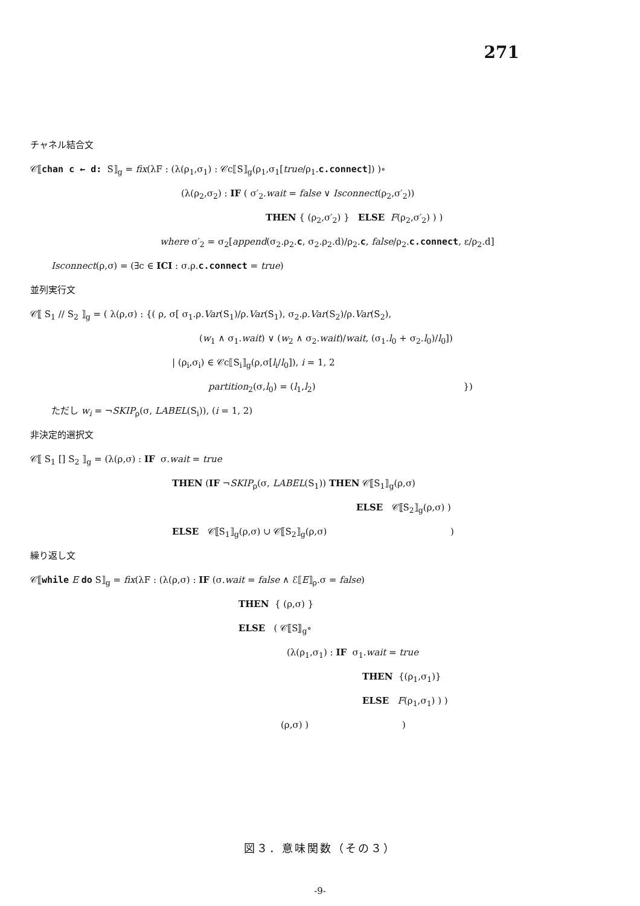271
チャネル結合文
𝒞⟦chan c ← d: S⟧<sub>g</sub> = fix(λF : (λ(ρ<sub>1</sub>,σ<sub>1</sub>) : 𝒞c⟦S⟧<sub>g</sub>(ρ<sub>1</sub>,σ<sub>1</sub>[true/ρ<sub>1</sub>.c.connect]) )∘
(λ(ρ<sub>2</sub>,σ<sub>2</sub>) : IF ( σ′<sub>2</sub>.wait = false ∨ Isconnect(ρ<sub>2</sub>,σ′<sub>2</sub>))
THEN { (ρ<sub>2</sub>,σ′<sub>2</sub>) } ELSE F(ρ<sub>2</sub>,σ′<sub>2</sub>) ) )
where σ′<sub>2</sub> = σ<sub>2</sub>[append(σ<sub>2</sub>.ρ<sub>2</sub>.c, σ<sub>2</sub>.ρ<sub>2</sub>.d)/ρ<sub>2</sub>.c, false/ρ<sub>2</sub>.c.connect, ε/ρ<sub>2</sub>.d]
Isconnect(ρ,σ) = (∃c ∈ ICI : σ.ρ.c.connect = true)
並列実行文
𝒞⟦ S<sub>1</sub> // S<sub>2</sub> ⟧<sub>g</sub> = ( λ(ρ,σ) : {( ρ, σ[ σ<sub>1</sub>.ρ.Var(S<sub>1</sub>)/ρ.Var(S<sub>1</sub>), σ<sub>2</sub>.ρ.Var(S<sub>2</sub>)/ρ.Var(S<sub>2</sub>),
(w<sub>1</sub> ∧ σ<sub>1</sub>.wait) ∨ (w<sub>2</sub> ∧ σ<sub>2</sub>.wait)/wait, (σ<sub>1</sub>.l<sub>0</sub> + σ<sub>2</sub>.l<sub>0</sub>)/l<sub>0</sub>])
| (ρ<sub>i</sub>,σ<sub>i</sub>) ∈ 𝒞c⟦S<sub>i</sub>⟧<sub>g</sub>(ρ,σ[l<sub>i</sub>/l<sub>0</sub>]), i = 1, 2
partition<sub>2</sub>(σ,l<sub>0</sub>) = (l<sub>1</sub>,l<sub>2</sub>) })
ただし w<sub>i</sub> = ¬SKIP<sub>ρ</sub>(σ, LABEL(S<sub>i</sub>)), (i = 1, 2)
非決定的選択文
𝒞⟦ S<sub>1</sub> [] S<sub>2</sub> ⟧<sub>g</sub> = (λ(ρ,σ) : IF σ.wait = true
THEN (IF ¬SKIP<sub>ρ</sub>(σ, LABEL(S<sub>1</sub>)) THEN 𝒞⟦S<sub>1</sub>⟧<sub>g</sub>(ρ,σ)
ELSE 𝒞⟦S<sub>2</sub>⟧<sub>g</sub>(ρ,σ) )
ELSE 𝒞⟦S<sub>1</sub>⟧<sub>g</sub>(ρ,σ) ∪ 𝒞⟦S<sub>2</sub>⟧<sub>g</sub>(ρ,σ) )
繰り返し文
𝒞⟦while E do S⟧<sub>g</sub> = fix(λF : (λ(ρ,σ) : IF (σ.wait = false ∧ ℰ⟦E⟧<sub>ρ</sub>.σ = false)
THEN { (ρ,σ) }
ELSE ( 𝒞⟦S⟧<sub>g</sub>∘
(λ(ρ<sub>1</sub>,σ<sub>1</sub>) : IF σ<sub>1</sub>.wait = true
THEN {(ρ<sub>1</sub>,σ<sub>1</sub>)}
ELSE F(ρ<sub>1</sub>,σ<sub>1</sub>) ) )
(ρ,σ) ) )
図３．意味関数（その３）
-9-